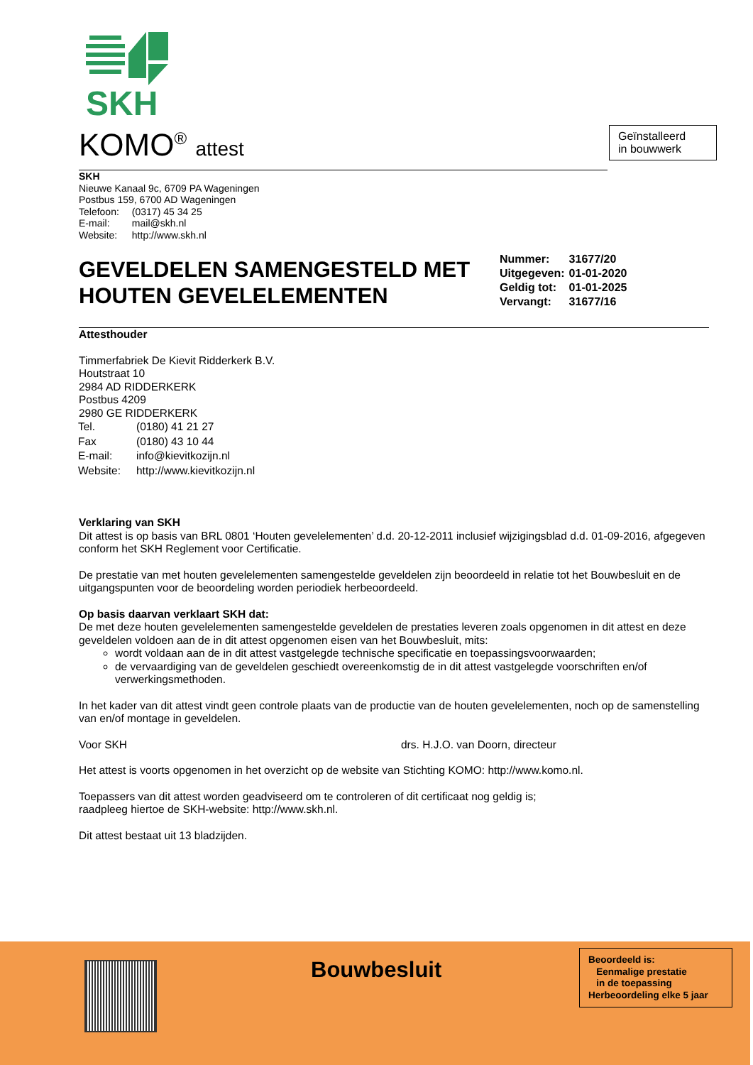SKH
KOMO<sup>®</sup> attest
SKH
Nieuwe Kanaal 9c, 6709 PA Wageningen
Postbus 159, 6700 AD Wageningen
| Telefoon: | (0317) 45 34 25 |
| E-mail: | mail@skh.nl |
| Website: | http://www.skh.nl |
GEVELDELEN SAMENGESTELD MET HOUTEN GEVELELEMENTEN
| Nummer: | 31677/20 |
| Uitgegeven: | 01-01-2020 |
| Geldig tot: | 01-01-2025 |
| Vervangt: | 31677/16 |
Attesthouder
Timmerfabriek De Kievit Ridderkerk B.V.
Houtstraat 10
2984 AD RIDDERKERK
Postbus 4209
2980 GE RIDDERKERK
| Tel. | (0180) 41 21 27 |
| Fax | (0180) 43 10 44 |
| E-mail: | info@kievitkozijn.nl |
| Website: | http://www.kievitkozijn.nl |
Verklaring van SKH
Dit attest is op basis van BRL 0801 ‘Houten gevelelementen’ d.d. 20-12-2011 inclusief wijzigingsblad d.d. 01-09-2016, afgegeven conform het SKH Reglement voor Certificatie.
De prestatie van met houten gevelelementen samengestelde geveldelen zijn beoordeeld in relatie tot het Bouwbesluit en de uitgangspunten voor de beoordeling worden periodiek herbeoordeeld.
Op basis daarvan verklaart SKH dat:
De met deze houten gevelelementen samengestelde geveldelen de prestaties leveren zoals opgenomen in dit attest en deze geveldelen voldoen aan de in dit attest opgenomen eisen van het Bouwbesluit, mits:
wordt voldaan aan de in dit attest vastgelegde technische specificatie en toepassingsvoorwaarden;
de vervaardiging van de geveldelen geschiedt overeenkomstig de in dit attest vastgelegde voorschriften en/of verwerkingsmethoden.
In het kader van dit attest vindt geen controle plaats van de productie van de houten gevelelementen, noch op de samenstelling van en/of montage in geveldelen.
Voor SKH drs. H.J.O. van Doorn, directeur
Het attest is voorts opgenomen in het overzicht op de website van Stichting KOMO: http://www.komo.nl.
Toepassers van dit attest worden geadviseerd om te controleren of dit certificaat nog geldig is;
raadpleeg hiertoe de SKH-website: http://www.skh.nl.
Dit attest bestaat uit 13 bladzijden.
Geïnstalleerd
in bouwwerk
Bouwbesluit
Beoordeeld is:
Eenmalige prestatie
in de toepassing
Herbeoordeling elke 5 jaar